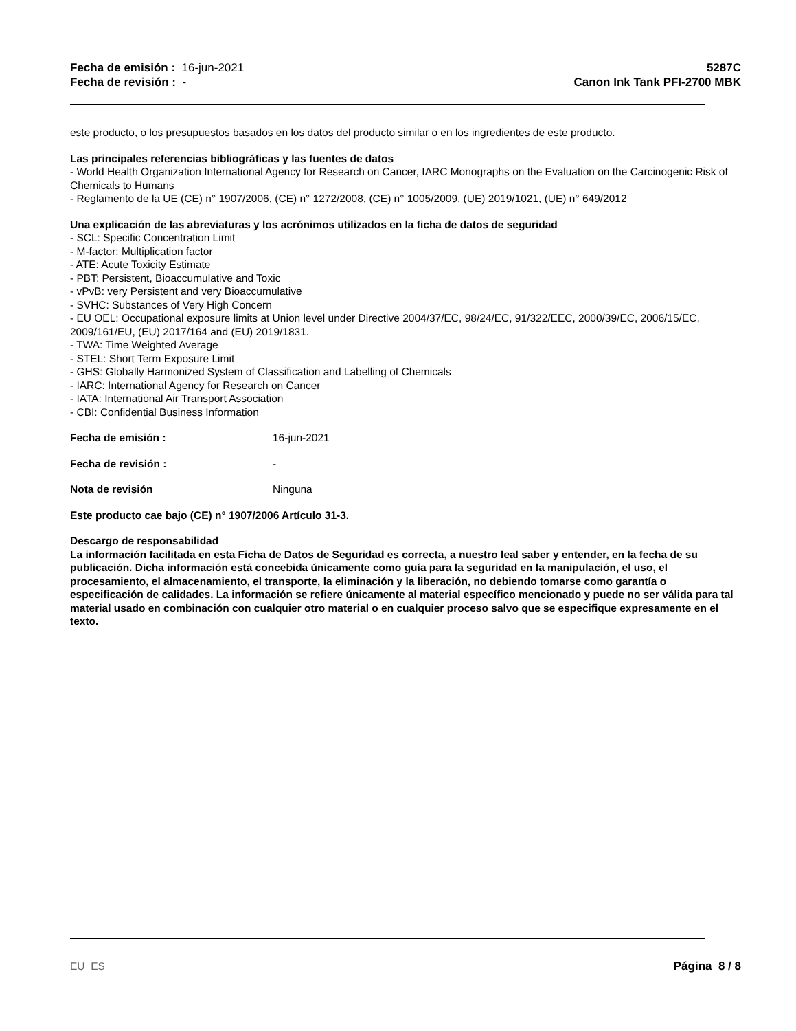Fecha de emisión : 16-jun-2021
Fecha de revisión : -
5287C
Canon Ink Tank PFI-2700 MBK
este producto, o los presupuestos basados en los datos del producto similar o en los ingredientes de este producto.
Las principales referencias bibliográficas y las fuentes de datos
- World Health Organization International Agency for Research on Cancer, IARC Monographs on the Evaluation on the Carcinogenic Risk of Chemicals to Humans
- Reglamento de la UE (CE) n° 1907/2006, (CE) n° 1272/2008, (CE) n° 1005/2009, (UE) 2019/1021, (UE) n° 649/2012
Una explicación de las abreviaturas y los acrónimos utilizados en la ficha de datos de seguridad
- SCL: Specific Concentration Limit
- M-factor: Multiplication factor
- ATE: Acute Toxicity Estimate
- PBT: Persistent, Bioaccumulative and Toxic
- vPvB: very Persistent and very Bioaccumulative
- SVHC: Substances of Very High Concern
- EU OEL: Occupational exposure limits at Union level under Directive 2004/37/EC, 98/24/EC, 91/322/EEC, 2000/39/EC, 2006/15/EC, 2009/161/EU, (EU) 2017/164 and (EU) 2019/1831.
- TWA: Time Weighted Average
- STEL: Short Term Exposure Limit
- GHS: Globally Harmonized System of Classification and Labelling of Chemicals
- IARC: International Agency for Research on Cancer
- IATA: International Air Transport Association
- CBI: Confidential Business Information
Fecha de emisión : 16-jun-2021
Fecha de revisión : -
Nota de revisión Ninguna
Este producto cae bajo (CE) n° 1907/2006 Artículo 31-3.
Descargo de responsabilidad
La información facilitada en esta Ficha de Datos de Seguridad es correcta, a nuestro leal saber y entender, en la fecha de su publicación. Dicha información está concebida únicamente como guía para la seguridad en la manipulación, el uso, el procesamiento, el almacenamiento, el transporte, la eliminación y la liberación, no debiendo tomarse como garantía o especificación de calidades. La información se refiere únicamente al material específico mencionado y puede no ser válida para tal material usado en combinación con cualquier otro material o en cualquier proceso salvo que se especifique expresamente en el texto.
EU ES Página 8 / 8